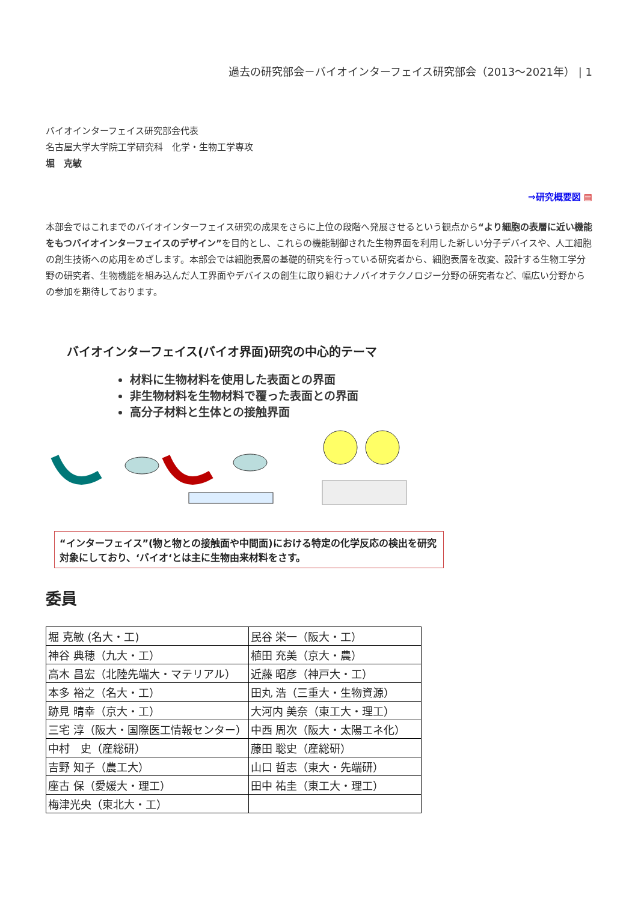過去の研究部会－バイオインターフェイス研究部会（2013〜2021年） | 1
バイオインターフェイス研究部会代表
名古屋大学大学院工学研究科　化学・生物工学専攻
堀　克敏
⇒研究概要図 ▤
本部会ではこれまでのバイオインターフェイス研究の成果をさらに上位の段階へ発展させるという観点から“より細胞の表層に近い機能をもつバイオインターフェイスのデザイン”を目的とし、これらの機能制御された生物界面を利用した新しい分子デバイスや、人工細胞の創生技術への応用をめざします。本部会では細胞表層の基礎的研究を行っている研究者から、細胞表層を改変、設計する生物工学分野の研究者、生物機能を組み込んだ人工界面やデバイスの創生に取り組むナノバイオテクノロジー分野の研究者など、幅広い分野からの参加を期待しております。
バイオインターフェイス(バイオ界面)研究の中心的テーマ
材料に生物材料を使用した表面との界面
非生物材料を生物材料で覆った表面との界面
高分子材料と生体との接触界面
“インターフェイス”(物と物との接触面や中間面)における特定の化学反応の検出を研究対象にしており、‘バイオ‘とは主に生物由来材料をさす。
委員
| 堀 克敏 (名大・工) | 民谷 栄一（阪大・工） |
| 神谷 典穂（九大・工） | 植田 充美（京大・農） |
| 高木 昌宏（北陸先端大・マテリアル） | 近藤 昭彦（神戸大・工） |
| 本多 裕之（名大・工） | 田丸 浩（三重大・生物資源） |
| 跡見 晴幸（京大・工） | 大河内 美奈（東工大・理工） |
| 三宅 淳（阪大・国際医工情報センター） | 中西 周次（阪大・太陽エネ化） |
| 中村 史（産総研） | 藤田 聡史（産総研） |
| 吉野 知子（農工大） | 山口 哲志（東大・先端研） |
| 座古 保（愛媛大・理工） | 田中 祐圭（東工大・理工） |
| 梅津光央（東北大・工） | |